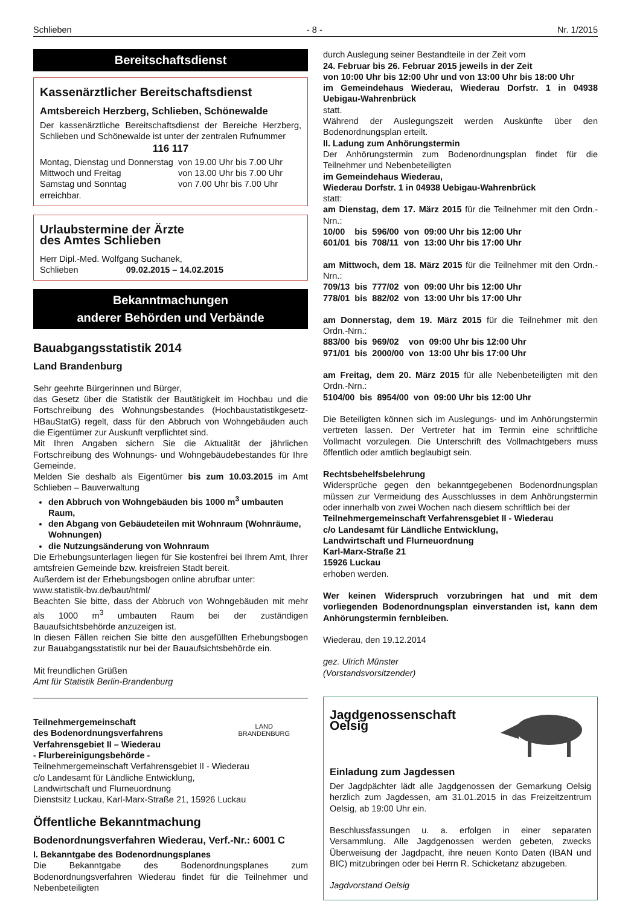Schlieben - 8 - Nr. 1/2015
Bereitschaftsdienst
Kassenärztlicher Bereitschaftsdienst
Amtsbereich Herzberg, Schlieben, Schönewalde
Der kassenärztliche Bereitschaftsdienst der Bereiche Herzberg, Schlieben und Schönewalde ist unter der zentralen Rufnummer
116 117
| Montag, Dienstag und Donnerstag | von 19.00 Uhr bis 7.00 Uhr |
| Mittwoch und Freitag | von 13.00 Uhr bis 7.00 Uhr |
| Samstag und Sonntag | von 7.00 Uhr bis 7.00 Uhr |
erreichbar.
Urlaubstermine der Ärzte
des Amtes Schlieben
Herr Dipl.-Med. Wolfgang Suchanek,
Schlieben 09.02.2015 – 14.02.2015
Bekanntmachungen
anderer Behörden und Verbände
Bauabgangsstatistik 2014
Land Brandenburg
Sehr geehrte Bürgerinnen und Bürger,
das Gesetz über die Statistik der Bautätigkeit im Hochbau und die Fortschreibung des Wohnungsbestandes (Hochbaustatistikgesetz-HBauStatG) regelt, dass für den Abbruch von Wohngebäuden auch die Eigentümer zur Auskunft verpflichtet sind.
Mit Ihren Angaben sichern Sie die Aktualität der jährlichen Fortschreibung des Wohnungs- und Wohngebäudebestandes für Ihre Gemeinde.
Melden Sie deshalb als Eigentümer bis zum 10.03.2015 im Amt Schlieben – Bauverwaltung
den Abbruch von Wohngebäuden bis 1000 m<sup>3</sup> umbauten Raum,
den Abgang von Gebäudeteilen mit Wohnraum (Wohnräume, Wohnungen)
die Nutzungsänderung von Wohnraum
Die Erhebungsunterlagen liegen für Sie kostenfrei bei Ihrem Amt, Ihrer amtsfreien Gemeinde bzw. kreisfreien Stadt bereit.
Außerdem ist der Erhebungsbogen online abrufbar unter:
www.statistik-bw.de/baut/html/
Beachten Sie bitte, dass der Abbruch von Wohngebäuden mit mehr als 1000 m<sup>3</sup> umbauten Raum bei der zuständigen Bauaufsichtsbehörde anzuzeigen ist.
In diesen Fällen reichen Sie bitte den ausgefüllten Erhebungsbogen zur Bauabgangsstatistik nur bei der Bauaufsichtsbehörde ein.
Mit freundlichen Grüßen
Amt für Statistik Berlin-Brandenburg
Teilnehmergemeinschaft
des Bodenordnungsverfahrens
Verfahrensgebiet II – Wiederau
- Flurbereinigungsbehörde -
LAND
BRANDENBURG
Teilnehmergemeinschaft Verfahrensgebiet II - Wiederau
c/o Landesamt für Ländliche Entwicklung,
Landwirtschaft und Flurneuordnung
Dienstsitz Luckau, Karl-Marx-Straße 21, 15926 Luckau
Öffentliche Bekanntmachung
Bodenordnungsverfahren Wiederau, Verf.-Nr.: 6001 C
I. Bekanntgabe des Bodenordnungsplanes
Die Bekanntgabe des Bodenordnungsplanes zum Bodenordnungsverfahren Wiederau findet für die Teilnehmer und Nebenbeteiligten
durch Auslegung seiner Bestandteile in der Zeit vom
24. Februar bis 26. Februar 2015 jeweils in der Zeit
von 10:00 Uhr bis 12:00 Uhr und von 13:00 Uhr bis 18:00 Uhr
im Gemeindehaus Wiederau, Wiederau Dorfstr. 1 in 04938 Uebigau-Wahrenbrück
statt.
Während der Auslegungszeit werden Auskünfte über den Bodenordnungsplan erteilt.
II. Ladung zum Anhörungstermin
Der Anhörungstermin zum Bodenordnungsplan findet für die Teilnehmer und Nebenbeteiligten
im Gemeindehaus Wiederau,
Wiederau Dorfstr. 1 in 04938 Uebigau-Wahrenbrück
statt:
am Dienstag, dem 17. März 2015 für die Teilnehmer mit den Ordn.-Nrn.:
| 10/00 | bis | 596/00 | von | 09:00 Uhr bis 12:00 Uhr |
| 601/01 | bis | 708/11 | von | 13:00 Uhr bis 17:00 Uhr |
am Mittwoch, dem 18. März 2015 für die Teilnehmer mit den Ordn.-Nrn.:
| 709/13 | bis | 777/02 | von | 09:00 Uhr bis 12:00 Uhr |
| 778/01 | bis | 882/02 | von | 13:00 Uhr bis 17:00 Uhr |
am Donnerstag, dem 19. März 2015 für die Teilnehmer mit den Ordn.-Nrn.:
| 883/00 | bis | 969/02 | von | 09:00 Uhr bis 12:00 Uhr |
| 971/01 | bis | 2000/00 | von | 13:00 Uhr bis 17:00 Uhr |
am Freitag, dem 20. März 2015 für alle Nebenbeteiligten mit den Ordn.-Nrn.:
| 5104/00 | bis | 8954/00 | von | 09:00 Uhr bis 12:00 Uhr |
Die Beteiligten können sich im Auslegungs- und im Anhörungstermin vertreten lassen. Der Vertreter hat im Termin eine schriftliche Vollmacht vorzulegen. Die Unterschrift des Vollmachtgebers muss öffentlich oder amtlich beglaubigt sein.
Rechtsbehelfsbelehrung
Widersprüche gegen den bekanntgegebenen Bodenordnungsplan müssen zur Vermeidung des Ausschlusses in dem Anhörungstermin oder innerhalb von zwei Wochen nach diesem schriftlich bei der
Teilnehmergemeinschaft Verfahrensgebiet II - Wiederau
c/o Landesamt für Ländliche Entwicklung,
Landwirtschaft und Flurneuordnung
Karl-Marx-Straße 21
15926 Luckau
erhoben werden.
Wer keinen Widerspruch vorzubringen hat und mit dem vorliegenden Bodenordnungsplan einverstanden ist, kann dem Anhörungstermin fernbleiben.
Wiederau, den 19.12.2014
gez. Ulrich Münster
(Vorstandsvorsitzender)
Jagdgenossenschaft
Oelsig
Einladung zum Jagdessen
Der Jagdpächter lädt alle Jagdgenossen der Gemarkung Oelsig herzlich zum Jagdessen, am 31.01.2015 in das Freizeitzentrum Oelsig, ab 19:00 Uhr ein.
Beschlussfassungen u. a. erfolgen in einer separaten Versammlung. Alle Jagdgenossen werden gebeten, zwecks Überweisung der Jagdpacht, ihre neuen Konto Daten (IBAN und BIC) mitzubringen oder bei Herrn R. Schicketanz abzugeben.
Jagdvorstand Oelsig